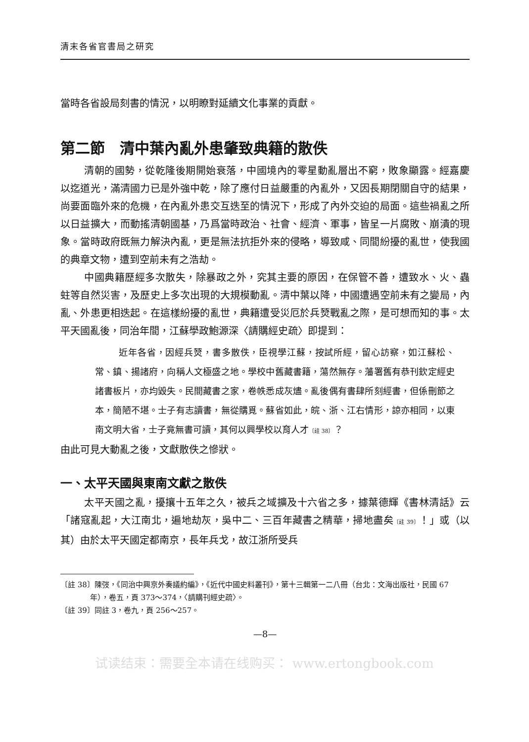清末各省官書局之研究
當時各省設局刻書的情況，以明瞭對延續文化事業的貢獻。
第二節　清中葉內亂外患肇致典籍的散佚
清朝的國勢，從乾隆後期開始衰落，中國境內的零星動亂層出不窮，敗象顯露。經嘉慶以迄道光，滿清國力已是外強中乾，除了應付日益嚴重的內亂外，又因長期閉關自守的結果，尚要面臨外來的危機，在內亂外患交互迭至的情況下，形成了內外交迫的局面。這些禍亂之所以日益擴大，而動搖清朝國基，乃爲當時政治、社會、經濟、軍事，皆呈一片腐敗、崩潰的現象。當時政府既無力解決內亂，更是無法抗拒外來的侵略，導致咸、同間紛擾的亂世，使我國的典章文物，遭到空前未有之浩劫。
中國典籍歷經多次散失，除暴政之外，究其主要的原因，在保管不善，遭致水、火、蟲蛀等自然災害，及歷史上多次出現的大規模動亂。清中葉以降，中國遭遇空前未有之變局，內亂、外患更相迭起。在這樣紛擾的亂世，典籍遭受災厄於兵燹戰亂之際，是可想而知的事。太平天國亂後，同治年間，江蘇學政鮑源深〈請購經史疏〉即提到：
近年各省，因經兵燹，書多散佚，臣視學江蘇，按試所經，留心訪察，如江蘇松、常、鎮、揚諸府，向稱人文極盛之地。學校中舊藏書籍，蕩然無存。藩署舊有恭刊欽定經史諸書板片，亦均毀失。民間藏書之家，卷帙悉成灰燼。亂後偶有書肆所刻經書，但係刪節之本，簡陋不堪。士子有志讀書，無從購覓。蘇省如此，皖、浙、江右情形，諒亦相同，以東南文明大省，士子竟無書可讀，其何以興學校以育人才〔註 38〕？
由此可見大動亂之後，文獻散佚之慘狀。
一、太平天國與東南文獻之散佚
太平天國之亂，擾攘十五年之久，被兵之域擴及十六省之多，據葉德輝《書林清話》云「諸寇亂起，大江南北，遍地劫灰，吳中二、三百年藏書之精華，掃地盡矣〔註 39〕！」或（以其）由於太平天國定都南京，長年兵戈，故江浙所受兵
〔註 38〕陳弢，《同治中興京外奏議約編》，《近代中國史料叢刊》，第十三輯第一二八冊（台北：文海出版社，民國 67 年），卷五，頁 373～374，〈請購刊經史疏〉。
〔註 39〕同註 3，卷九，頁 256～257。
—8—
试读结束：需要全本请在线购买： www.ertongbook.com